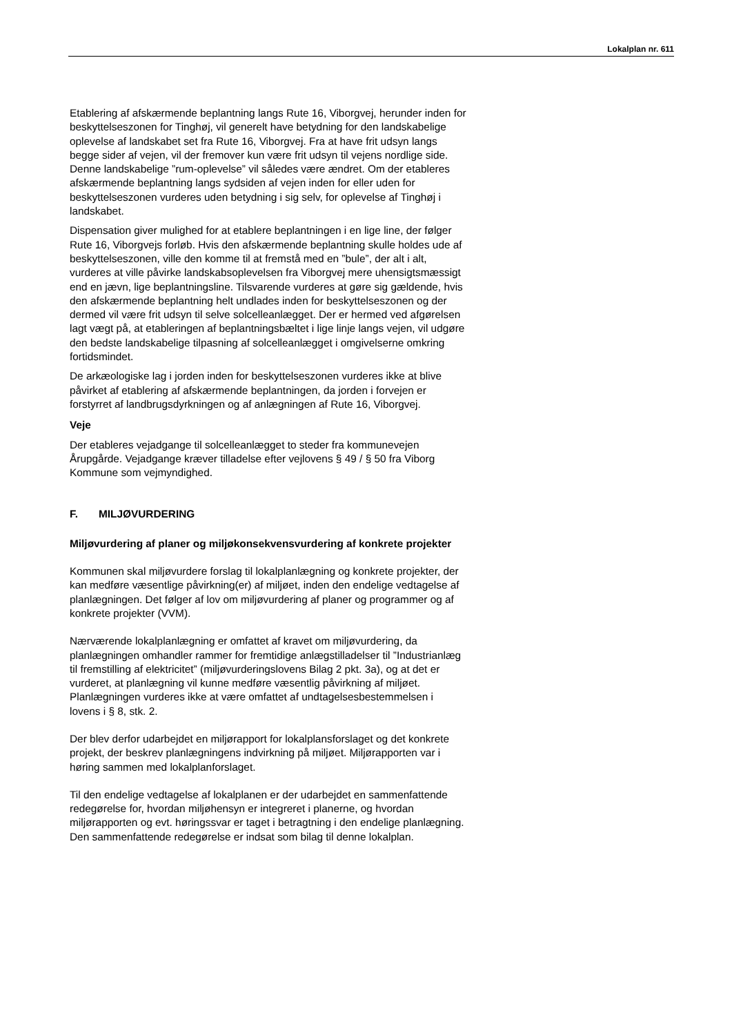Lokalplan nr. 611
Etablering af afskærmende beplantning langs Rute 16, Viborgvej, herunder inden for beskyttelseszonen for Tinghøj, vil generelt have betydning for den landskabelige oplevelse af landskabet set fra Rute 16, Viborgvej. Fra at have frit udsyn langs begge sider af vejen, vil der fremover kun være frit udsyn til vejens nordlige side. Denne landskabelige ”rum-oplevelse” vil således være ændret. Om der etableres afskærmende beplantning langs sydsiden af vejen inden for eller uden for beskyttelseszonen vurderes uden betydning i sig selv, for oplevelse af Tinghøj i landskabet.
Dispensation giver mulighed for at etablere beplantningen i en lige line, der følger Rute 16, Viborgvejs forløb. Hvis den afskærmende beplantning skulle holdes ude af beskyttelseszonen, ville den komme til at fremstå med en ”bule”, der alt i alt, vurderes at ville påvirke landskabsoplevelsen fra Viborgvej mere uhensigtsmæssigt end en jævn, lige beplantningsline. Tilsvarende vurderes at gøre sig gældende, hvis den afskærmende beplantning helt undlades inden for beskyttelseszonen og der dermed vil være frit udsyn til selve solcelleanlægget. Der er hermed ved afgørelsen lagt vægt på, at etableringen af beplantningsbæltet i lige linje langs vejen, vil udgøre den bedste landskabelige tilpasning af solcelleanlægget i omgivelserne omkring fortidsmindet.
De arkæologiske lag i jorden inden for beskyttelseszonen vurderes ikke at blive påvirket af etablering af afskærmende beplantningen, da jorden i forvejen er forstyrret af landbrugsdyrkningen og af anlægningen af Rute 16, Viborgvej.
Veje
Der etableres vejadgange til solcelleanlægget to steder fra kommunevejen Årupgårde. Vejadgange kræver tilladelse efter vejlovens § 49 / § 50 fra Viborg Kommune som vejmyndighed.
F. MILJØVURDERING
Miljøvurdering af planer og miljøkonsekvensvurdering af konkrete projekter
Kommunen skal miljøvurdere forslag til lokalplanlægning og konkrete projekter, der kan medføre væsentlige påvirkning(er) af miljøet, inden den endelige vedtagelse af planlægningen. Det følger af lov om miljøvurdering af planer og programmer og af konkrete projekter (VVM).
Nærværende lokalplanlægning er omfattet af kravet om miljøvurdering, da planlægningen omhandler rammer for fremtidige anlægstilladelser til ”Industrianlæg til fremstilling af elektricitet” (miljøvurderingslovens Bilag 2 pkt. 3a), og at det er vurderet, at planlægning vil kunne medføre væsentlig påvirkning af miljøet. Planlægningen vurderes ikke at være omfattet af undtagelsesbestemmelsen i lovens i § 8, stk. 2.
Der blev derfor udarbejdet en miljørapport for lokalplansforslaget og det konkrete projekt, der beskrev planlægningens indvirkning på miljøet. Miljørapporten var i høring sammen med lokalplanforslaget.
Til den endelige vedtagelse af lokalplanen er der udarbejdet en sammenfattende redegørelse for, hvordan miljøhensyn er integreret i planerne, og hvordan miljørapporten og evt. høringssvar er taget i betragtning i den endelige planlægning. Den sammenfattende redegørelse er indsat som bilag til denne lokalplan.